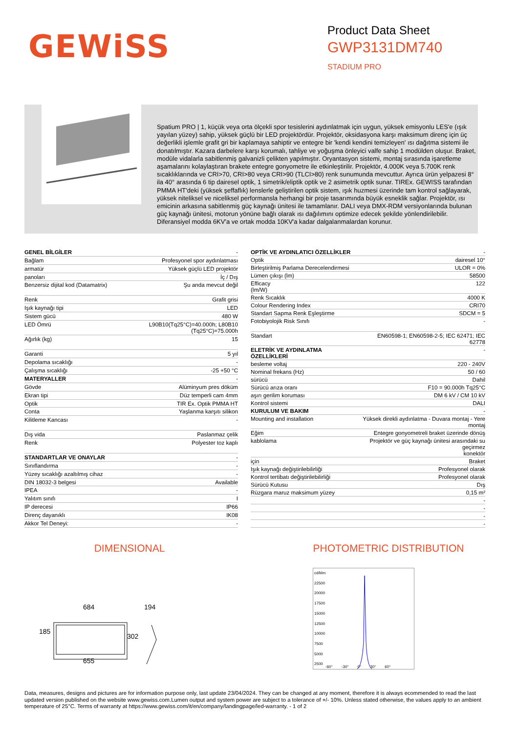GEWiSS
Product Data Sheet
GWP3131DM740
STADIUM PRO
Spatium PRO | 1, küçük veya orta ölçekli spor tesislerini aydınlatmak için uygun, yüksek emisyonlu LES'e (ışık yayılan yüzey) sahip, yüksek güçlü bir LED projektördür. Projektör, oksidasyona karşı maksimum direnç için üç değerlikli işlemle grafit gri bir kaplamaya sahiptir ve entegre bir 'kendi kendini temizleyen' ısı dağıtma sistemi ile donatılmıştır. Kazara darbelere karşı korumalı, tahliye ve yoğuşma önleyici valfe sahip 1 modülden oluşur. Braket, modüle vidalarla sabitlenmiş galvanizli çelikten yapılmıştır. Oryantasyon sistemi, montaj sırasında işaretleme aşamalarını kolaylaştıran brakete entegre gonyometre ile etkinleştirilir. Projektör, 4.000K veya 5.700K renk sıcaklıklarında ve CRI>70, CRI>80 veya CRI>90 (TLCI>80) renk sunumunda mevcuttur. Ayrıca ürün yelpazesi 8° ila 40° arasında 6 tip dairesel optik, 1 simetrik/eliptik optik ve 2 asimetrik optik sunar. TIREx. GEWISS tarafından PMMA HT'deki (yüksek şeffaflık) lenslerle geliştirilen optik sistem, ışık huzmesi üzerinde tam kontrol sağlayarak, yüksek niteliksel ve niceliksel performansla herhangi bir proje tasarımında büyük esneklik sağlar. Projektör, ısı emicinin arkasına sabitlenmiş güç kaynağı ünitesi ile tamamlanır. DALI veya DMX-RDM versiyonlarında bulunan güç kaynağı ünitesi, motorun yönüne bağlı olarak ısı dağılımını optimize edecek şekilde yönlendirilebilir. Diferansiyel modda 6KV'a ve ortak modda 10KV'a kadar dalgalanmalardan korunur.
| GENEL BİLGİLER | - |
| Bağlam | Profesyonel spor aydınlatması |
| armatür | Yüksek güçlü LED projektör |
| panoları | İç / Dış |
| Benzersiz dijital kod (Datamatrix) | Şu anda mevcut değil |
| Renk | Grafit grisi |
| Işık kaynağı tipi | LED |
| Sistem gücü | 480 W |
| LED Ömrü | L90B10(Tq25°C)=40.000h; L80B10 (Tq25°C)=75.000h |
| Ağırlık (kg) | 15 |
| Garanti | 5 yıl |
| Depolama sıcaklığı | - |
| Çalışma sıcaklığı | -25 +50 °C |
| MATERYALLER | - |
| Gövde | Alüminyum pres döküm |
| Ekran tipi | Düz temperli cam 4mm |
| Optik | TIR Ex. Optik PMMA HT |
| Conta | Yaşlanma karşıtı silikon |
| Kilitleme Kancası | - |
| Dış vida | Paslanmaz çelik |
| Renk | Polyester toz kaplı |
| STANDARTLAR VE ONAYLAR | - |
| Sınıflandırma | - |
| Yüzey sıcaklığı azaltılmış cihaz | - |
| DIN 18032-3 belgesi | Available |
| IPEA | - |
| Yalıtım sınıfı | I |
| IP derecesi | IP66 |
| Direnç dayanıklı | IK08 |
| Akkor Tel Deneyi: | - |
| OPTİK VE AYDINLATICI ÖZELLİKLER | - |
| Optik | dairesel 10° |
| Birleştirilmiş Parlama Derecelendirmesi | ULOR = 0% |
| Lümen çıkışı (lm) | 58500 |
| Efficacy (lm/W) | 122 |
| Renk Sıcaklık | 4000 K |
| Colour Rendering Index | CRI70 |
| Standart Sapma Renk Eşleştirme | SDCM = 5 |
| Fotobiyolojik Risk Sınıfı | - |
| Standart | EN60598-1; EN60598-2-5; IEC 62471; IEC 62778 |
| ELETRİK VE AYDINLATMA ÖZELLİKLERİ | - |
| besleme voltaj | 220 - 240V |
| Nominal frekans (Hz) | 50 / 60 |
| sürücü | Dahil |
| Sürücü arıza oranı | F10 = 90.000h Tq25°C |
| aşırı gerilim koruması | DM 6 kV / CM 10 kV |
| Kontrol sistemi | DALI |
| KURULUM VE BAKIM | - |
| Mounting and installation | Yüksek direkli aydınlatma - Duvara montaj - Yere montaj |
| Eğim | Entegre gonyometreli braket üzerinde dönüş |
| kablolama | Projektör ve güç kaynağı ünitesi arasındaki su geçirmez konektör |
| için | Braket |
| Işık kaynağı değiştirilebilirliği | Profesyonel olarak |
| Kontrol tertibatı değiştirilebilirliği | Profesyonel olarak |
| Sürücü Kutusu | Dış |
| Rüzgara maruz maksimum yüzey | 0,15 m² |
| | - |
| | - |
| | - |
| | - |
DIMENSIONAL
684 194
185
302
655
PHOTOMETRIC DISTRIBUTION
cd/klm
22500
20000
17500
15000
12500
10000
7500
5000
2500
-60° -30° 0° 30° 60°
Data, measures, designs and pictures are for information purpose only, last update 23/04/2024. They can be changed at any moment, therefore it is always ecommended to read the last updated version published on the website www.gewiss.com.Lumen output and system power are subject to a tolerance of +/- 10%. Unless stated otherwise, the values apply to an ambient temperature of 25°C. Terms of warranty at https://www.gewiss.com/it/en/company/landingpage/led-warranty. - 1 of 2